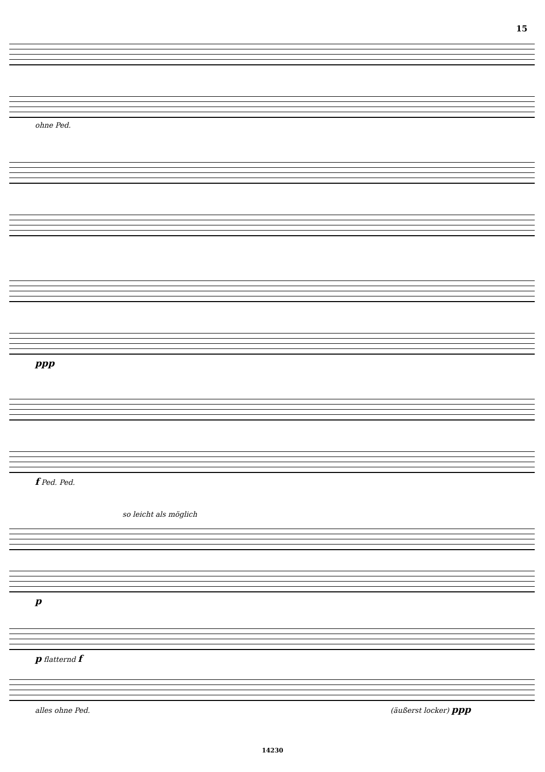15
ohne Ped.
ppp
f Ped. Ped.
so leicht als möglich
p
p flatternd f
alles ohne Ped. (äußerst locker) ppp
14230